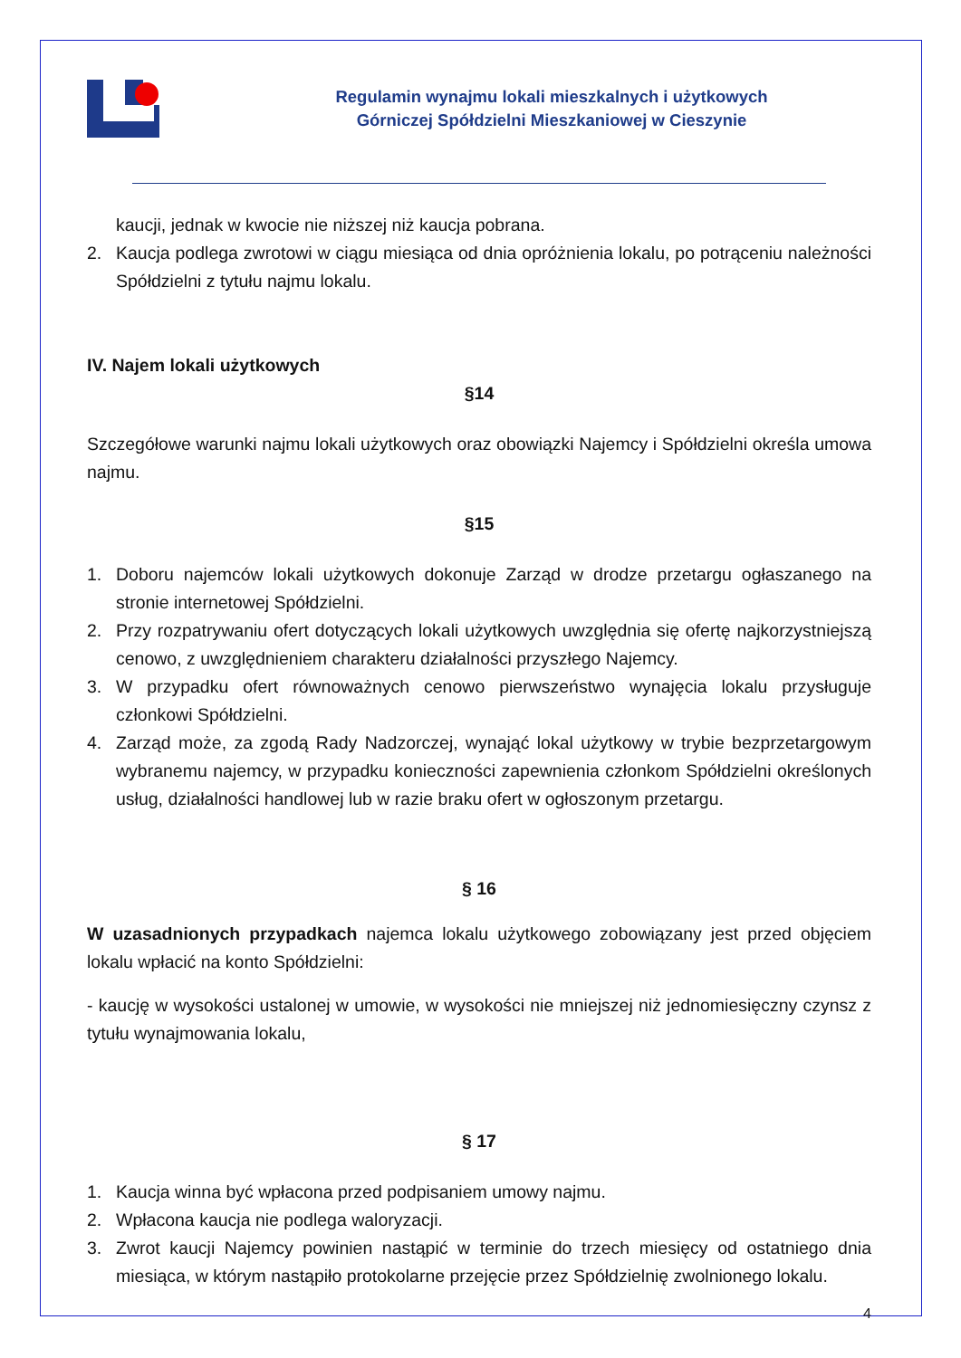Regulamin wynajmu lokali mieszkalnych i użytkowych
Górniczej Spółdzielni Mieszkaniowej w Cieszynie
kaucji, jednak w kwocie nie niższej niż kaucja pobrana.
2. Kaucja podlega zwrotowi w ciągu miesiąca od dnia opróżnienia lokalu, po potrąceniu należności Spółdzielni z tytułu najmu lokalu.
IV. Najem lokali użytkowych
§14
Szczegółowe warunki najmu lokali użytkowych oraz obowiązki Najemcy i Spółdzielni określa umowa najmu.
§15
1. Doboru najemców lokali użytkowych dokonuje Zarząd w drodze przetargu ogłaszanego na stronie internetowej Spółdzielni.
2. Przy rozpatrywaniu ofert dotyczących lokali użytkowych uwzględnia się ofertę najkorzystniejszą cenowo, z uwzględnieniem charakteru działalności przyszłego Najemcy.
3. W przypadku ofert równoważnych cenowo pierwszeństwo wynajęcia lokalu przysługuje członkowi Spółdzielni.
4. Zarząd może, za zgodą Rady Nadzorczej, wynająć lokal użytkowy w trybie bezprzetargowym wybranemu najemcy, w przypadku konieczności zapewnienia członkom Spółdzielni określonych usług, działalności handlowej lub w razie braku ofert w ogłoszonym przetargu.
§ 16
W uzasadnionych przypadkach najemca lokalu użytkowego zobowiązany jest przed objęciem lokalu wpłacić na konto Spółdzielni:
- kaucję w wysokości ustalonej w umowie, w wysokości nie mniejszej niż jednomiesięczny czynsz z tytułu wynajmowania lokalu,
§ 17
1. Kaucja winna być wpłacona przed podpisaniem umowy najmu.
2. Wpłacona kaucja nie podlega waloryzacji.
3. Zwrot kaucji Najemcy powinien nastąpić w terminie do trzech miesięcy od ostatniego dnia miesiąca, w którym nastąpiło protokolarne przejęcie przez Spółdzielnię zwolnionego lokalu.
4